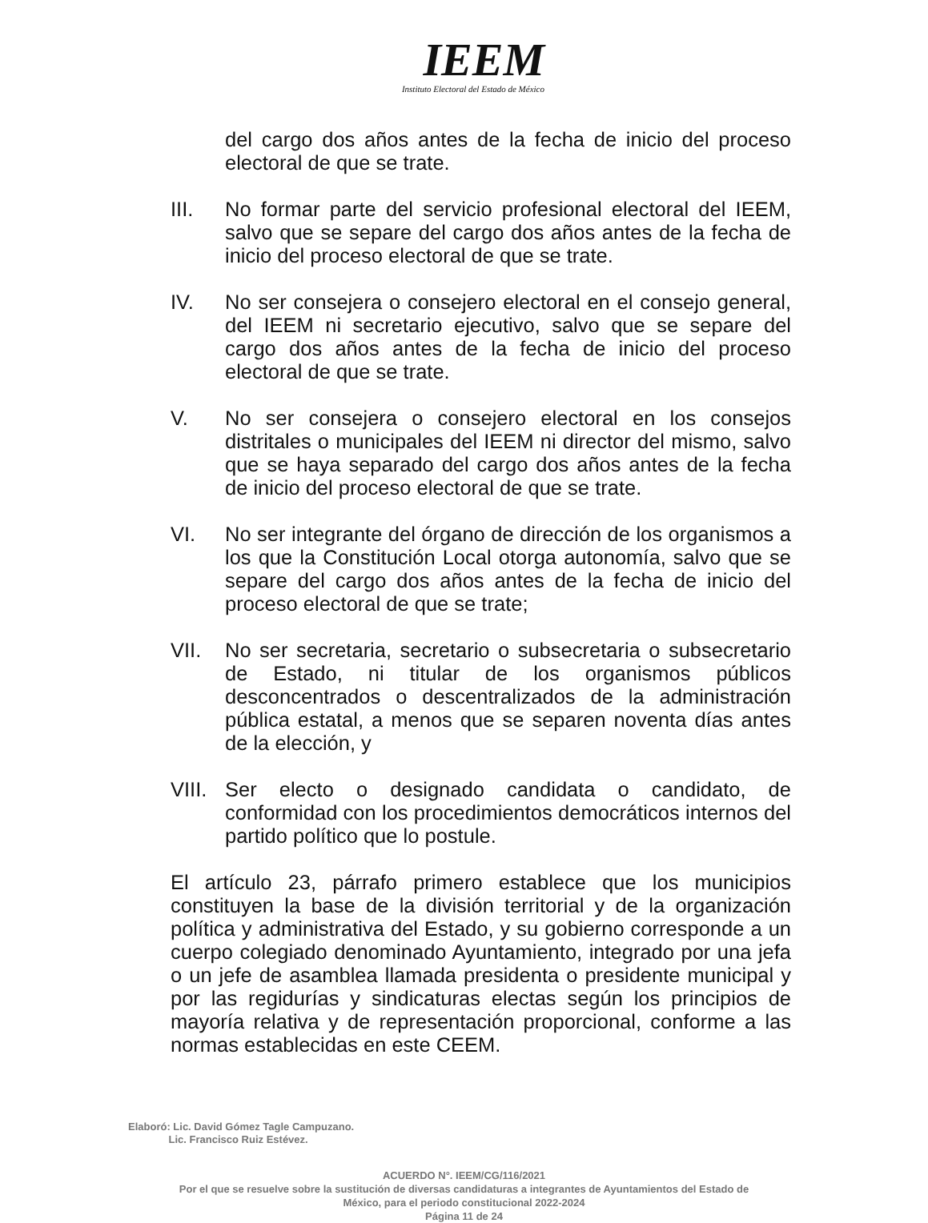IEEM
Instituto Electoral del Estado de México
del cargo dos años antes de la fecha de inicio del proceso electoral de que se trate.
III. No formar parte del servicio profesional electoral del IEEM, salvo que se separe del cargo dos años antes de la fecha de inicio del proceso electoral de que se trate.
IV. No ser consejera o consejero electoral en el consejo general, del IEEM ni secretario ejecutivo, salvo que se separe del cargo dos años antes de la fecha de inicio del proceso electoral de que se trate.
V. No ser consejera o consejero electoral en los consejos distritales o municipales del IEEM ni director del mismo, salvo que se haya separado del cargo dos años antes de la fecha de inicio del proceso electoral de que se trate.
VI. No ser integrante del órgano de dirección de los organismos a los que la Constitución Local otorga autonomía, salvo que se separe del cargo dos años antes de la fecha de inicio del proceso electoral de que se trate;
VII. No ser secretaria, secretario o subsecretaria o subsecretario de Estado, ni titular de los organismos públicos desconcentrados o descentralizados de la administración pública estatal, a menos que se separen noventa días antes de la elección, y
VIII.
Ser electo o designado candidata o candidato, de conformidad con los procedimientos democráticos internos del partido político que lo postule.
El artículo 23, párrafo primero establece que los municipios constituyen la base de la división territorial y de la organización política y administrativa del Estado, y su gobierno corresponde a un cuerpo colegiado denominado Ayuntamiento, integrado por una jefa o un jefe de asamblea llamada presidenta o presidente municipal y por las regidurías y sindicaturas electas según los principios de mayoría relativa y de representación proporcional, conforme a las normas establecidas en este CEEM.
Elaboró: Lic. David Gómez Tagle Campuzano.
Lic. Francisco Ruiz Estévez.
ACUERDO N°. IEEM/CG/116/2021
Por el que se resuelve sobre la sustitución de diversas candidaturas a integrantes de Ayuntamientos del Estado de
México, para el periodo constitucional 2022-2024
Página 11 de 24